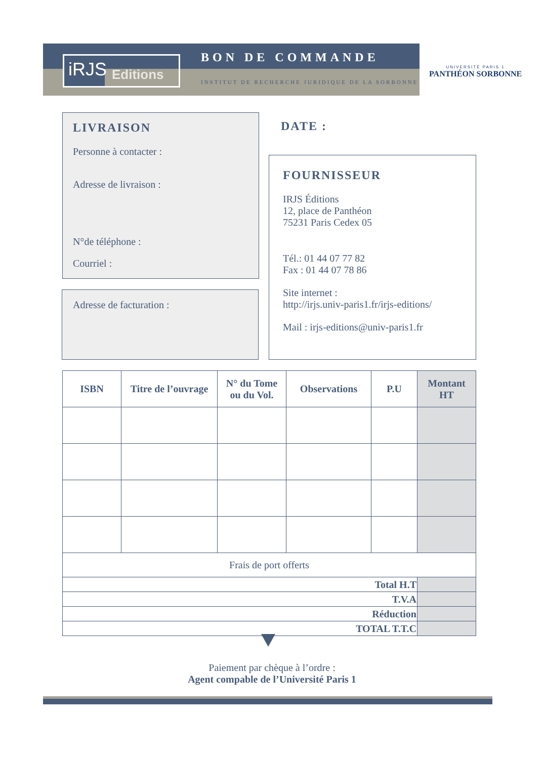iRJS
Editions
BON DE COMMANDE
INSTITUT DE RECHERCHE JURIDIQUE DE LA SORBONNE
UNIVERSITÉ PARIS 1
PANTHÉON SORBONNE
LIVRAISON
Personne à contacter :
Adresse de livraison :
N°de téléphone :
Courriel :
Adresse de facturation :
DATE :
FOURNISSEUR
IRJS Éditions
12, place de Panthéon
75231 Paris Cedex 05
Tél.: 01 44 07 77 82
Fax : 01 44 07 78 86
Site internet :
http://irjs.univ-paris1.fr/irjs-editions/
Mail : irjs-editions@univ-paris1.fr
| ISBN | Titre de l’ouvrage | N° du Tome ou du Vol. | Observations | P.U | Montant HT |
| --- | --- | --- | --- | --- | --- |
| Frais de port offerts | | | | | |
| Total H.T | | | | | |
| T.V.A | | | | | |
| Réduction | | | | | |
| TOTAL T.T.C | | | | | |
Paiement par chèque à l’ordre :
Agent compable de l’Université Paris 1